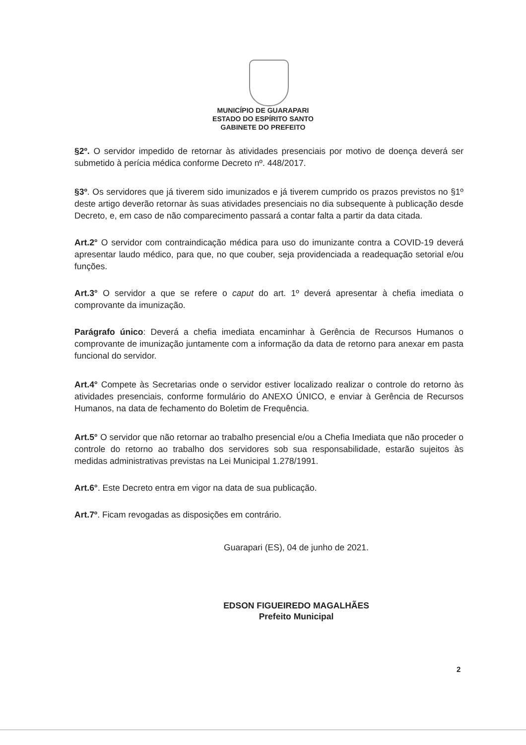MUNICÍPIO DE GUARAPARI
ESTADO DO ESPÍRITO SANTO
GABINETE DO PREFEITO
§2º. O servidor impedido de retornar às atividades presenciais por motivo de doença deverá ser submetido à perícia médica conforme Decreto nº. 448/2017.
§3º. Os servidores que já tiverem sido imunizados e já tiverem cumprido os prazos previstos no §1º deste artigo deverão retornar às suas atividades presenciais no dia subsequente à publicação desde Decreto, e, em caso de não comparecimento passará a contar falta a partir da data citada.
Art.2° O servidor com contraindicação médica para uso do imunizante contra a COVID-19 deverá apresentar laudo médico, para que, no que couber, seja providenciada a readequação setorial e/ou funções.
Art.3° O servidor a que se refere o caput do art. 1º deverá apresentar à chefia imediata o comprovante da imunização.
Parágrafo único: Deverá a chefia imediata encaminhar à Gerência de Recursos Humanos o comprovante de imunização juntamente com a informação da data de retorno para anexar em pasta funcional do servidor.
Art.4° Compete às Secretarias onde o servidor estiver localizado realizar o controle do retorno às atividades presenciais, conforme formulário do ANEXO ÚNICO, e enviar à Gerência de Recursos Humanos, na data de fechamento do Boletim de Frequência.
Art.5° O servidor que não retornar ao trabalho presencial e/ou a Chefia Imediata que não proceder o controle do retorno ao trabalho dos servidores sob sua responsabilidade, estarão sujeitos às medidas administrativas previstas na Lei Municipal 1.278/1991.
Art.6°. Este Decreto entra em vigor na data de sua publicação.
Art.7º. Ficam revogadas as disposições em contrário.
Guarapari (ES), 04 de junho de 2021.
EDSON FIGUEIREDO MAGALHÃES
Prefeito Municipal
2